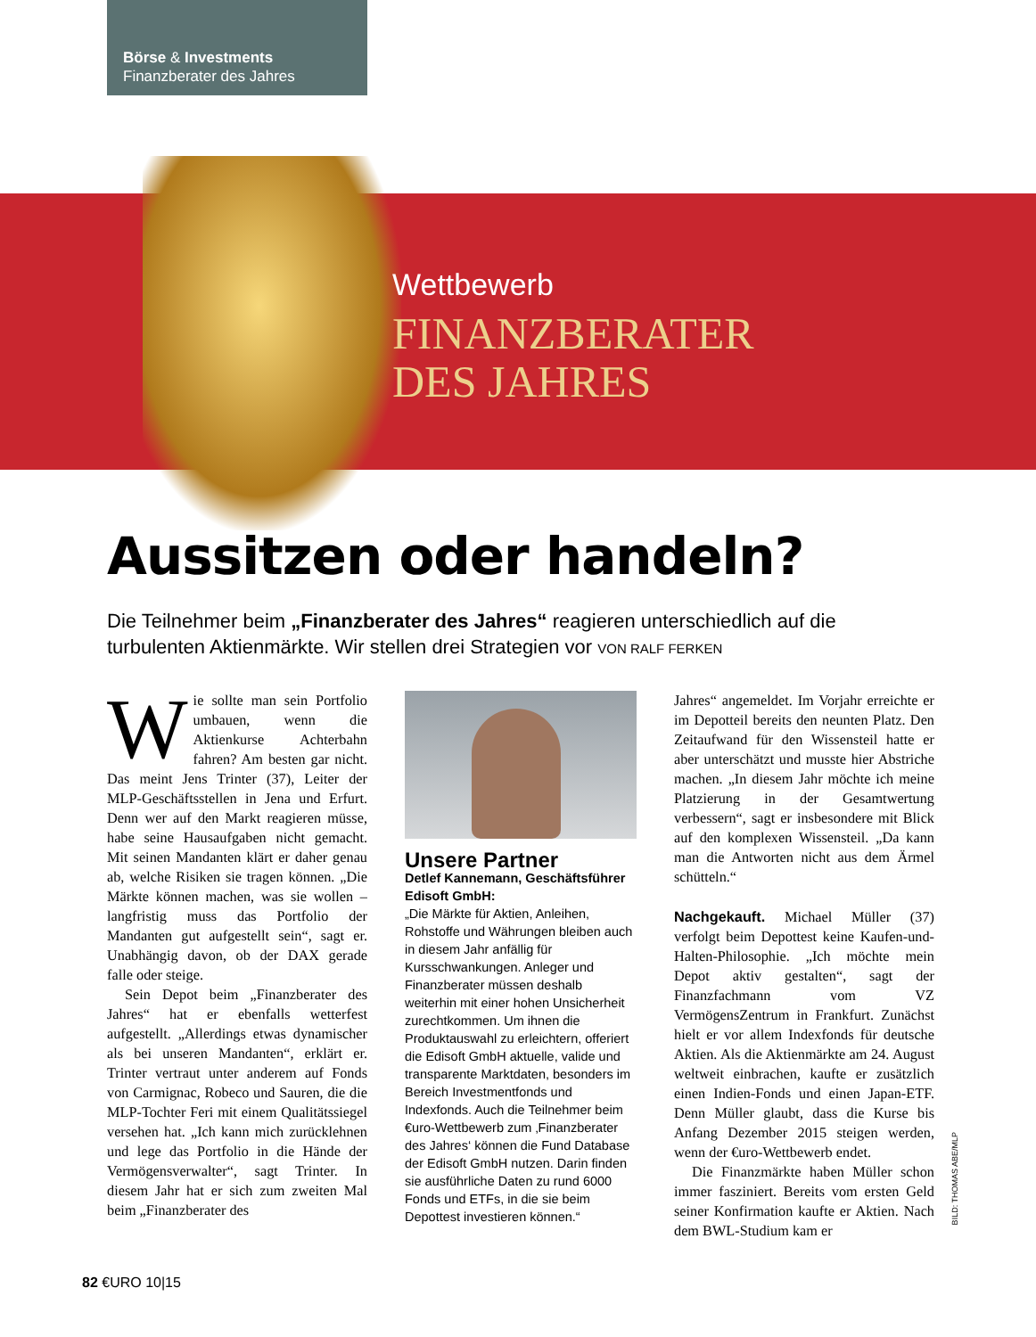Börse & Investments
Finanzberater des Jahres
Wettbewerb
FINANZBERATER
DES JAHRES
Aussitzen oder handeln?
Die Teilnehmer beim „Finanzberater des Jahres“ reagieren unterschiedlich auf die turbulenten Aktienmärkte. Wir stellen drei Strategien vor VON RALF FERKEN
Wie sollte man sein Portfolio umbauen, wenn die Aktienkurse Achterbahn fahren? Am besten gar nicht. Das meint Jens Trinter (37), Leiter der MLP-Geschäftsstellen in Jena und Erfurt. Denn wer auf den Markt reagieren müsse, habe seine Hausaufgaben nicht gemacht. Mit seinen Mandanten klärt er daher genau ab, welche Risiken sie tragen können. „Die Märkte können machen, was sie wollen – langfristig muss das Portfolio der Mandanten gut aufgestellt sein“, sagt er. Unabhängig davon, ob der DAX gerade falle oder steige.
Sein Depot beim „Finanzberater des Jahres“ hat er ebenfalls wetterfest aufgestellt. „Allerdings etwas dynamischer als bei unseren Mandanten“, erklärt er. Trinter vertraut unter anderem auf Fonds von Carmignac, Robeco und Sauren, die die MLP-Tochter Feri mit einem Qualitätssiegel versehen hat. „Ich kann mich zurücklehnen und lege das Portfolio in die Hände der Vermögensverwalter“, sagt Trinter. In diesem Jahr hat er sich zum zweiten Mal beim „Finanzberater des
Unsere Partner
Detlef Kannemann, Geschäftsführer Edisoft GmbH:
„Die Märkte für Aktien, Anleihen, Rohstoffe und Währungen bleiben auch in diesem Jahr anfällig für Kursschwankungen. Anleger und Finanzberater müssen deshalb weiterhin mit einer hohen Unsicherheit zurechtkommen. Um ihnen die Produktauswahl zu erleichtern, offeriert die Edisoft GmbH aktuelle, valide und transparente Marktdaten, besonders im Bereich Investmentfonds und Indexfonds. Auch die Teilnehmer beim €uro-Wettbewerb zum ‚Finanzberater des Jahres‘ können die Fund Database der Edisoft GmbH nutzen. Darin finden sie ausführliche Daten zu rund 6000 Fonds und ETFs, in die sie beim Depottest investieren können.“
Jahres“ angemeldet. Im Vorjahr erreichte er im Depotteil bereits den neunten Platz. Den Zeitaufwand für den Wissensteil hatte er aber unterschätzt und musste hier Abstriche machen. „In diesem Jahr möchte ich meine Platzierung in der Gesamtwertung verbessern“, sagt er insbesondere mit Blick auf den komplexen Wissensteil. „Da kann man die Antworten nicht aus dem Ärmel schütteln.“
Nachgekauft. Michael Müller (37) verfolgt beim Depottest keine Kaufen-und-Halten-Philosophie. „Ich möchte mein Depot aktiv gestalten“, sagt der Finanzfachmann vom VZ VermögensZentrum in Frankfurt. Zunächst hielt er vor allem Indexfonds für deutsche Aktien. Als die Aktienmärkte am 24. August weltweit einbrachen, kaufte er zusätzlich einen Indien-Fonds und einen Japan-ETF. Denn Müller glaubt, dass die Kurse bis Anfang Dezember 2015 steigen werden, wenn der €uro-Wettbewerb endet.
Die Finanzmärkte haben Müller schon immer fasziniert. Bereits vom ersten Geld seiner Konfirmation kaufte er Aktien. Nach dem BWL-Studium kam er
BILD: THOMAS ABE/MLP
82 €URO 10|15